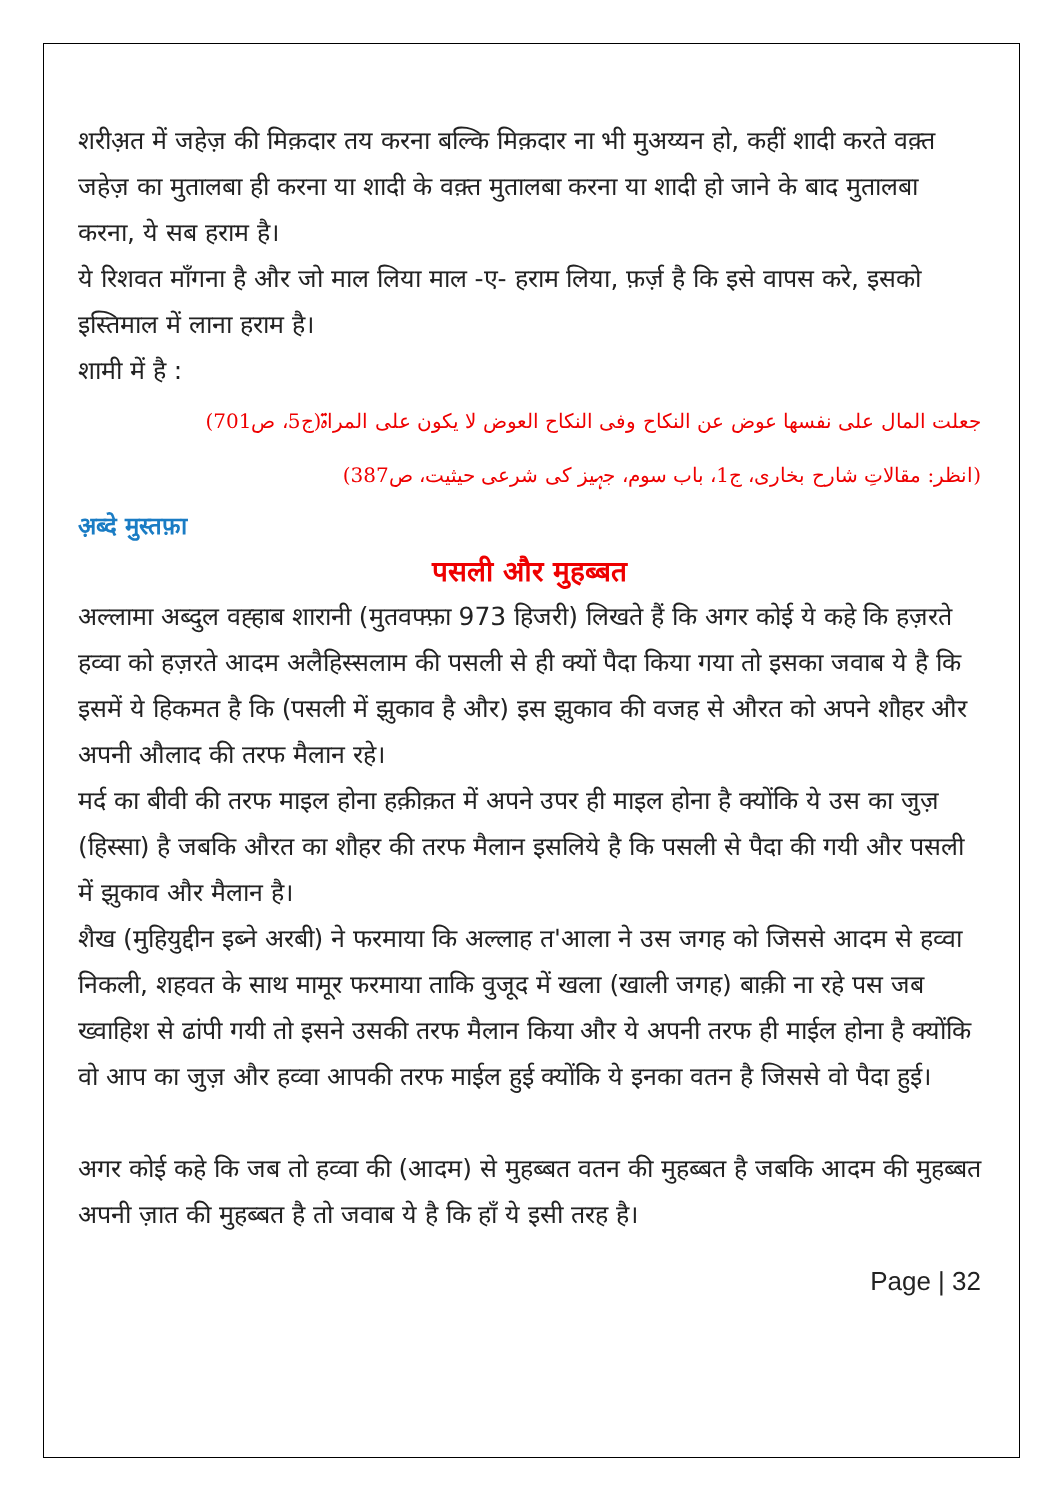शरीअ़त में जहेज़ की मिक़दार तय करना बल्कि मिक़दार ना भी मुअय्यन हो, कहीं शादी करते वक़्त जहेज़ का मुतालबा ही करना या शादी के वक़्त मुतालबा करना या शादी हो जाने के बाद मुतालबा करना, ये सब हराम है।
ये रिशवत माँगना है और जो माल लिया माल -ए- हराम लिया, फ़र्ज़ है कि इसे वापस करे, इसको इस्तिमाल में लाना हराम है।
शामी में है :
جعلت المال علی نفسھا عوض عن النکاح وفی النکاح العوض لا یکون علی المراۃ(ج5، ص701)
(انظر: مقالاتِ شارح بخاری، ج1، باب سوم، جہیز کی شرعی حیثیت، ص387)
अ़ब्दे मुस्तफ़ा
पसली और मुहब्बत
अल्लामा अब्दुल वह्हाब शारानी (मुतवफ्फ़ा 973 हिजरी) लिखते हैं कि अगर कोई ये कहे कि हज़रते हव्वा को हज़रते आदम अलैहिस्सलाम की पसली से ही क्यों पैदा किया गया तो इसका जवाब ये है कि इसमें ये हिकमत है कि (पसली में झुकाव है और) इस झुकाव की वजह से औरत को अपने शौहर और अपनी औलाद की तरफ मैलान रहे।
मर्द का बीवी की तरफ माइल होना हक़ीक़त में अपने उपर ही माइल होना है क्योंकि ये उस का जुज़ (हिस्सा) है जबकि औरत का शौहर की तरफ मैलान इसलिये है कि पसली से पैदा की गयी और पसली में झुकाव और मैलान है।
शैख (मुहियुद्दीन इब्ने अरबी) ने फरमाया कि अल्लाह त'आला ने उस जगह को जिससे आदम से हव्वा निकली, शहवत के साथ मामूर फरमाया ताकि वुजूद में खला (खाली जगह) बाक़ी ना रहे पस जब ख्वाहिश से ढांपी गयी तो इसने उसकी तरफ मैलान किया और ये अपनी तरफ ही माईल होना है क्योंकि वो आप का जुज़ और हव्वा आपकी तरफ माईल हुई क्योंकि ये इनका वतन है जिससे वो पैदा हुई।
अगर कोई कहे कि जब तो हव्वा की (आदम) से मुहब्बत वतन की मुहब्बत है जबकि आदम की मुहब्बत अपनी ज़ात की मुहब्बत है तो जवाब ये है कि हाँ ये इसी तरह है।
Page | 32